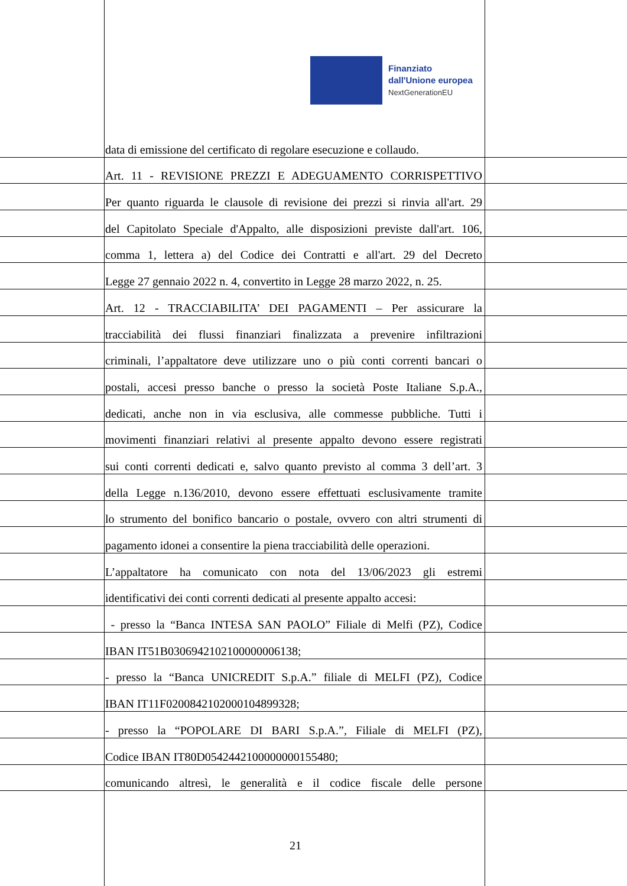Finanziato
dall'Unione europea
NextGenerationEU
data di emissione del certificato di regolare esecuzione e collaudo.
Art. 11 - REVISIONE PREZZI E ADEGUAMENTO CORRISPETTIVO
Per quanto riguarda le clausole di revisione dei prezzi si rinvia all'art. 29
del Capitolato Speciale d'Appalto, alle disposizioni previste dall'art. 106,
comma 1, lettera a) del Codice dei Contratti e all'art. 29 del Decreto
Legge 27 gennaio 2022 n. 4, convertito in Legge 28 marzo 2022, n. 25.
Art. 12 - TRACCIABILITA’ DEI PAGAMENTI – Per assicurare la
tracciabilità dei flussi finanziari finalizzata a prevenire infiltrazioni
criminali, l’appaltatore deve utilizzare uno o più conti correnti bancari o
postali, accesi presso banche o presso la società Poste Italiane S.p.A.,
dedicati, anche non in via esclusiva, alle commesse pubbliche. Tutti i
movimenti finanziari relativi al presente appalto devono essere registrati
sui conti correnti dedicati e, salvo quanto previsto al comma 3 dell’art. 3
della Legge n.136/2010, devono essere effettuati esclusivamente tramite
lo strumento del bonifico bancario o postale, ovvero con altri strumenti di
pagamento idonei a consentire la piena tracciabilità delle operazioni.
L’appaltatore ha comunicato con nota del 13/06/2023 gli estremi
identificativi dei conti correnti dedicati al presente appalto accesi:
- presso la “Banca INTESA SAN PAOLO” Filiale di Melfi (PZ), Codice
IBAN IT51B0306942102100000006138;
- presso la “Banca UNICREDIT S.p.A.” filiale di MELFI (PZ), Codice
IBAN IT11F0200842102000104899328;
- presso la “POPOLARE DI BARI S.p.A.”, Filiale di MELFI (PZ),
Codice IBAN IT80D0542442100000000155480;
comunicando altresì, le generalità e il codice fiscale delle persone
21